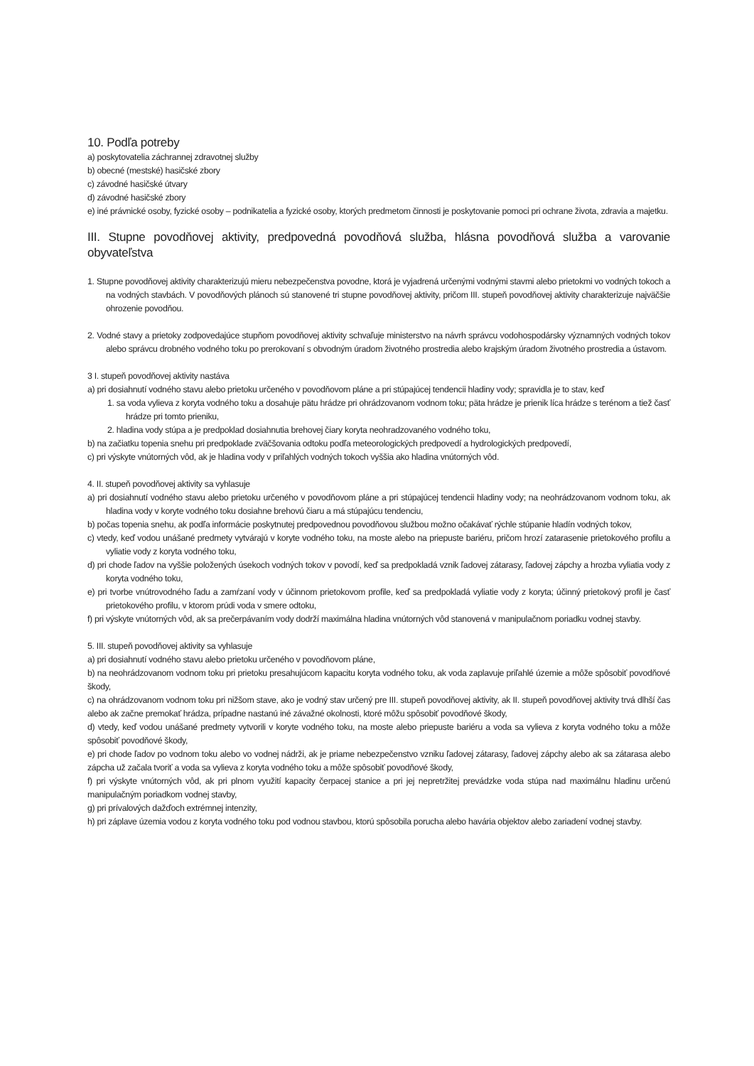10. Podľa potreby
a) poskytovatelia záchrannej zdravotnej služby
b) obecné (mestské) hasičské zbory
c) závodné hasičské útvary
d) závodné hasičské zbory
e) iné právnické osoby, fyzické osoby – podnikatelia a fyzické osoby, ktorých predmetom činnosti je poskytovanie pomoci pri ochrane života, zdravia a majetku.
III. Stupne povodňovej aktivity, predpovedná povodňová služba, hlásna povodňová služba a varovanie obyvateľstva
1. Stupne povodňovej aktivity charakterizujú mieru nebezpečenstva povodne, ktorá je vyjadrená určenými vodnými stavmi alebo prietokmi vo vodných tokoch a na vodných stavbách. V povodňových plánoch sú stanovené tri stupne povodňovej aktivity, pričom III. stupeň povodňovej aktivity charakterizuje najväčšie ohrozenie povodňou.
2. Vodné stavy a prietoky zodpovedajúce stupňom povodňovej aktivity schvaľuje ministerstvo na návrh správcu vodohospodársky významných vodných tokov alebo správcu drobného vodného toku po prerokovaní s obvodným úradom životného prostredia alebo krajským úradom životného prostredia a ústavom.
3 I. stupeň povodňovej aktivity nastáva
a) pri dosiahnutí vodného stavu alebo prietoku určeného v povodňovom pláne a pri stúpajúcej tendencii hladiny vody; spravidla je to stav, keď
1. sa voda vylieva z koryta vodného toku a dosahuje pätu hrádze pri ohrádzovanom vodnom toku; päta hrádze je prienik líca hrádze s terénom a tiež časť hrádze pri tomto prieniku,
2. hladina vody stúpa a je predpoklad dosiahnutia brehovej čiary koryta neohradzovaného vodného toku,
b) na začiatku topenia snehu pri predpoklade zväčšovania odtoku podľa meteorologických predpovedí a hydrologických predpovedí,
c) pri výskyte vnútorných vôd, ak je hladina vody v priľahlých vodných tokoch vyššia ako hladina vnútorných vôd.
4. II. stupeň povodňovej aktivity sa vyhlasuje
a) pri dosiahnutí vodného stavu alebo prietoku určeného v povodňovom pláne a pri stúpajúcej tendencii hladiny vody; na neohrádzovanom vodnom toku, ak hladina vody v koryte vodného toku dosiahne brehovú čiaru a má stúpajúcu tendenciu,
b) počas topenia snehu, ak podľa informácie poskytnutej predpovednou povodňovou službou možno očakávať rýchle stúpanie hladín vodných tokov,
c) vtedy, keď vodou unášané predmety vytvárajú v koryte vodného toku, na moste alebo na priepuste bariéru, pričom hrozí zatarasenie prietokového profilu a vyliatie vody z koryta vodného toku,
d) pri chode ľadov na vyššie položených úsekoch vodných tokov v povodí, keď sa predpokladá vznik ľadovej zátarasy, ľadovej zápchy a hrozba vyliatia vody z koryta vodného toku,
e) pri tvorbe vnútrovodného ľadu a zamŕzaní vody v účinnom prietokovom profile, keď sa predpokladá vyliatie vody z koryta; účinný prietokový profil je časť prietokového profilu, v ktorom prúdi voda v smere odtoku,
f) pri výskyte vnútorných vôd, ak sa prečerpávaním vody dodrží maximálna hladina vnútorných vôd stanovená v manipulačnom poriadku vodnej stavby.
5. III. stupeň povodňovej aktivity sa vyhlasuje
a) pri dosiahnutí vodného stavu alebo prietoku určeného v povodňovom pláne,
b) na neohrádzovanom vodnom toku pri prietoku presahujúcom kapacitu koryta vodného toku, ak voda zaplavuje priľahlé územie a môže spôsobiť povodňové škody,
c) na ohrádzovanom vodnom toku pri nižšom stave, ako je vodný stav určený pre III. stupeň povodňovej aktivity, ak II. stupeň povodňovej aktivity trvá dlhší čas alebo ak začne premokať hrádza, prípadne nastanú iné závažné okolnosti, ktoré môžu spôsobiť povodňové škody,
d) vtedy, keď vodou unášané predmety vytvorili v koryte vodného toku, na moste alebo priepuste bariéru a voda sa vylieva z koryta vodného toku a môže spôsobiť povodňové škody,
e) pri chode ľadov po vodnom toku alebo vo vodnej nádrži, ak je priame nebezpečenstvo vzniku ľadovej zátarasy, ľadovej zápchy alebo ak sa zátarasa alebo zápcha už začala tvoriť a voda sa vylieva z koryta vodného toku a môže spôsobiť povodňové škody,
f) pri výskyte vnútorných vôd, ak pri plnom využití kapacity čerpacej stanice a pri jej nepretržitej prevádzke voda stúpa nad maximálnu hladinu určenú manipulačným poriadkom vodnej stavby,
g) pri prívalových dažďoch extrémnej intenzity,
h) pri záplave územia vodou z koryta vodného toku pod vodnou stavbou, ktorú spôsobila porucha alebo havária objektov alebo zariadení vodnej stavby.